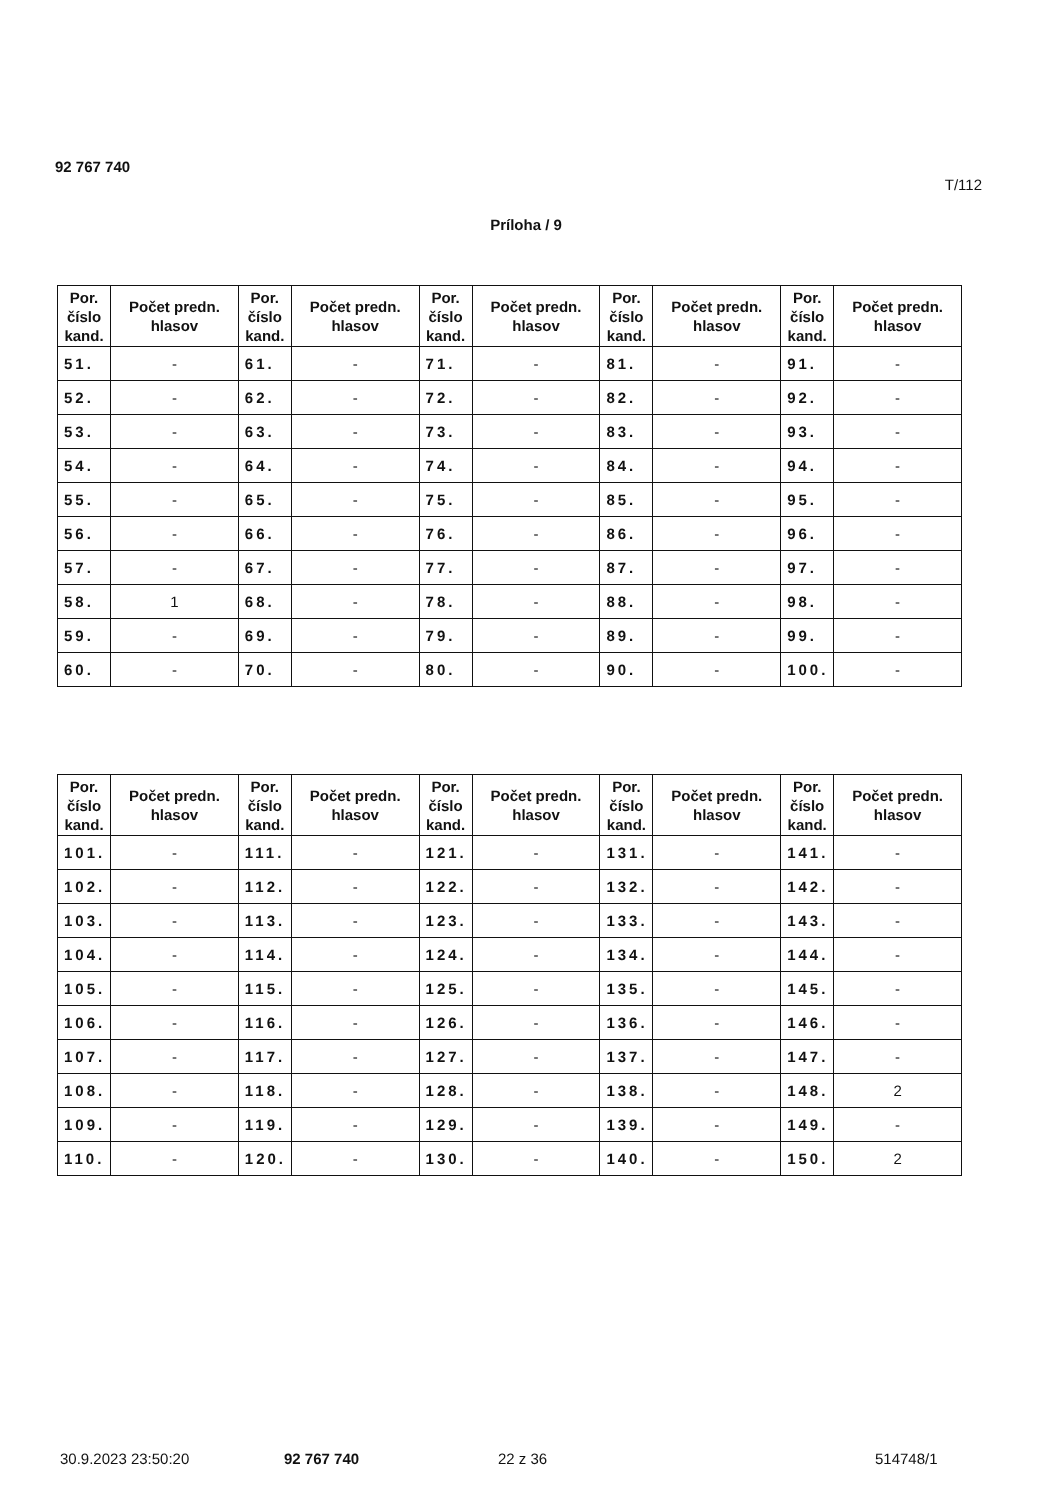92 767 740
T/112
Príloha / 9
| Por. číslo kand. | Počet predn. hlasov | Por. číslo kand. | Počet predn. hlasov | Por. číslo kand. | Počet predn. hlasov | Por. číslo kand. | Počet predn. hlasov | Por. číslo kand. | Počet predn. hlasov |
| --- | --- | --- | --- | --- | --- | --- | --- | --- | --- |
| 51. | - | 61. | - | 71. | - | 81. | - | 91. | - |
| 52. | - | 62. | - | 72. | - | 82. | - | 92. | - |
| 53. | - | 63. | - | 73. | - | 83. | - | 93. | - |
| 54. | - | 64. | - | 74. | - | 84. | - | 94. | - |
| 55. | - | 65. | - | 75. | - | 85. | - | 95. | - |
| 56. | - | 66. | - | 76. | - | 86. | - | 96. | - |
| 57. | - | 67. | - | 77. | - | 87. | - | 97. | - |
| 58. | 1 | 68. | - | 78. | - | 88. | - | 98. | - |
| 59. | - | 69. | - | 79. | - | 89. | - | 99. | - |
| 60. | - | 70. | - | 80. | - | 90. | - | 100. | - |
| Por. číslo kand. | Počet predn. hlasov | Por. číslo kand. | Počet predn. hlasov | Por. číslo kand. | Počet predn. hlasov | Por. číslo kand. | Počet predn. hlasov | Por. číslo kand. | Počet predn. hlasov |
| --- | --- | --- | --- | --- | --- | --- | --- | --- | --- |
| 101. | - | 111. | - | 121. | - | 131. | - | 141. | - |
| 102. | - | 112. | - | 122. | - | 132. | - | 142. | - |
| 103. | - | 113. | - | 123. | - | 133. | - | 143. | - |
| 104. | - | 114. | - | 124. | - | 134. | - | 144. | - |
| 105. | - | 115. | - | 125. | - | 135. | - | 145. | - |
| 106. | - | 116. | - | 126. | - | 136. | - | 146. | - |
| 107. | - | 117. | - | 127. | - | 137. | - | 147. | - |
| 108. | - | 118. | - | 128. | - | 138. | - | 148. | 2 |
| 109. | - | 119. | - | 129. | - | 139. | - | 149. | - |
| 110. | - | 120. | - | 130. | - | 140. | - | 150. | 2 |
30.9.2023 23:50:20 92 767 740 22 z 36 514748/1